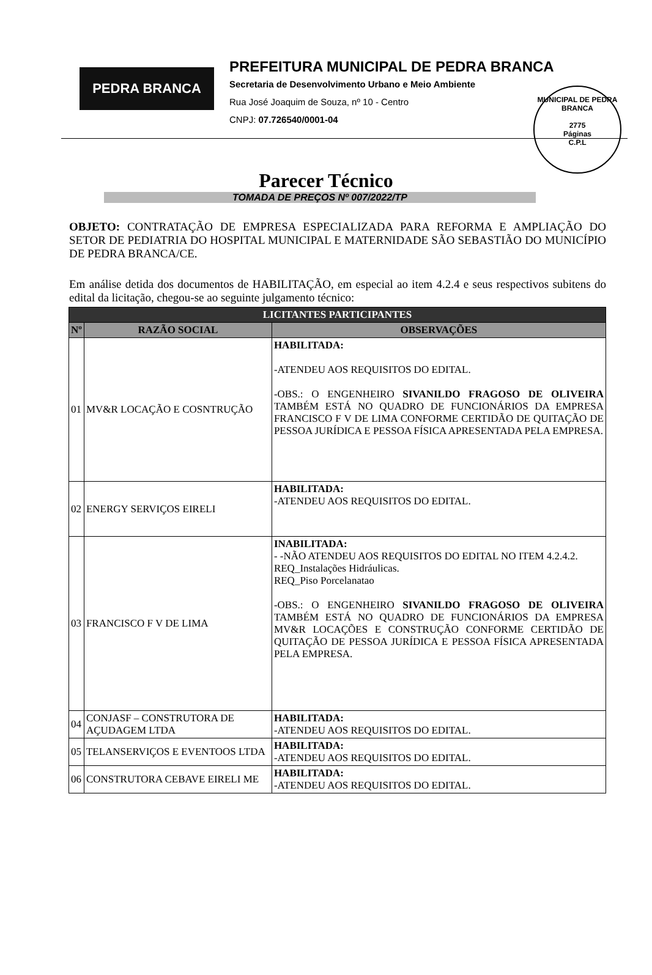MUNICIPAL DE PEDRA BRANCA
2775
Páginas
C.P.L
PEDRA BRANCA
PREFEITURA MUNICIPAL DE PEDRA BRANCA
Secretaria de Desenvolvimento Urbano e Meio Ambiente
Rua José Joaquim de Souza, nº 10 - Centro
CNPJ: 07.726540/0001-04
Parecer Técnico
TOMADA DE PREÇOS Nº 007/2022/TP
OBJETO: CONTRATAÇÃO DE EMPRESA ESPECIALIZADA PARA REFORMA E AMPLIAÇÃO DO SETOR DE PEDIATRIA DO HOSPITAL MUNICIPAL E MATERNIDADE SÃO SEBASTIÃO DO MUNICÍPIO DE PEDRA BRANCA/CE.
Em análise detida dos documentos de HABILITAÇÃO, em especial ao item 4.2.4 e seus respectivos subitens do edital da licitação, chegou-se ao seguinte julgamento técnico:
| LICITANTES PARTICIPANTES | | |
| --- | --- | --- |
| Nº | RAZÃO SOCIAL | OBSERVAÇÕES |
| 01 | MV&R LOCAÇÃO E COSNTRUÇÃO | HABILITADA: -ATENDEU AOS REQUISITOS DO EDITAL. -OBS.: O ENGENHEIRO SIVANILDO FRAGOSO DE OLIVEIRA TAMBÉM ESTÁ NO QUADRO DE FUNCIONÁRIOS DA EMPRESA FRANCISCO F V DE LIMA CONFORME CERTIDÃO DE QUITAÇÃO DE PESSOA JURÍDICA E PESSOA FÍSICA APRESENTADA PELA EMPRESA. |
| 02 | ENERGY SERVIÇOS EIRELI | HABILITADA: -ATENDEU AOS REQUISITOS DO EDITAL. |
| 03 | FRANCISCO F V DE LIMA | INABILITADA: - -NÃO ATENDEU AOS REQUISITOS DO EDITAL NO ITEM 4.2.4.2. REQ_Instalações Hidráulicas. REQ_Piso Porcelanatao -OBS.: O ENGENHEIRO SIVANILDO FRAGOSO DE OLIVEIRA TAMBÉM ESTÁ NO QUADRO DE FUNCIONÁRIOS DA EMPRESA MV&R LOCAÇÕES E CONSTRUÇÃO CONFORME CERTIDÃO DE QUITAÇÃO DE PESSOA JURÍDICA E PESSOA FÍSICA APRESENTADA PELA EMPRESA. |
| 04 | CONJASF – CONSTRUTORA DE AÇUDAGEM LTDA | HABILITADA: -ATENDEU AOS REQUISITOS DO EDITAL. |
| 05 | TELANSERVIÇOS E EVENTOOS LTDA | HABILITADA: -ATENDEU AOS REQUISITOS DO EDITAL. |
| 06 | CONSTRUTORA CEBAVE EIRELI ME | HABILITADA: -ATENDEU AOS REQUISITOS DO EDITAL. |